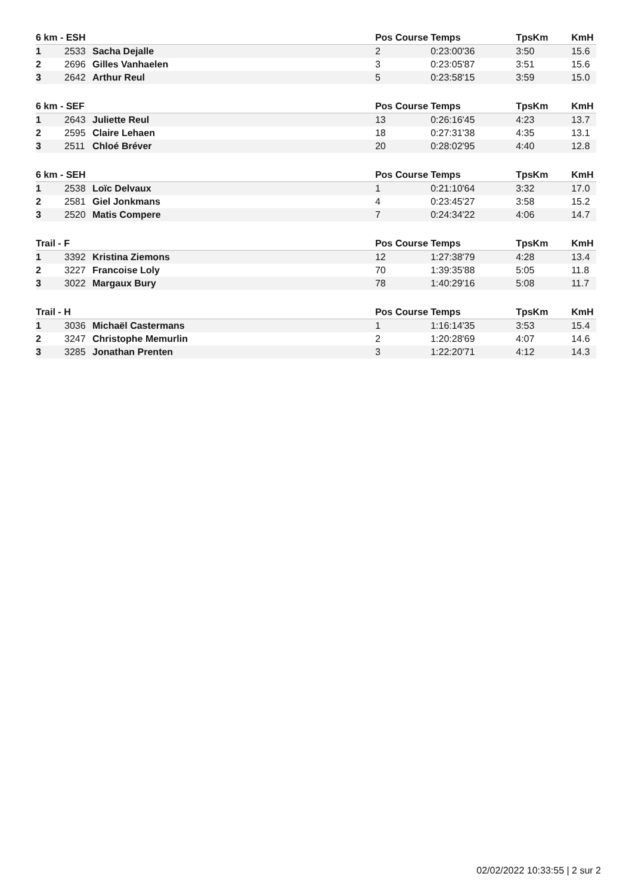| 6 km - ESH | | | Pos Course | Temps | TpsKm | KmH |
| --- | --- | --- | --- | --- | --- | --- |
| 1 | 2533 | Sacha Dejalle | 2 | 0:23:00'36 | 3:50 | 15.6 |
| 2 | 2696 | Gilles Vanhaelen | 3 | 0:23:05'87 | 3:51 | 15.6 |
| 3 | 2642 | Arthur Reul | 5 | 0:23:58'15 | 3:59 | 15.0 |
| 6 km - SEF | | | Pos Course | Temps | TpsKm | KmH |
| --- | --- | --- | --- | --- | --- | --- |
| 1 | 2643 | Juliette Reul | 13 | 0:26:16'45 | 4:23 | 13.7 |
| 2 | 2595 | Claire Lehaen | 18 | 0:27:31'38 | 4:35 | 13.1 |
| 3 | 2511 | Chloé Bréver | 20 | 0:28:02'95 | 4:40 | 12.8 |
| 6 km - SEH | | | Pos Course | Temps | TpsKm | KmH |
| --- | --- | --- | --- | --- | --- | --- |
| 1 | 2538 | Loïc Delvaux | 1 | 0:21:10'64 | 3:32 | 17.0 |
| 2 | 2581 | Giel Jonkmans | 4 | 0:23:45'27 | 3:58 | 15.2 |
| 3 | 2520 | Matis Compere | 7 | 0:24:34'22 | 4:06 | 14.7 |
| Trail - F | | | Pos Course | Temps | TpsKm | KmH |
| --- | --- | --- | --- | --- | --- | --- |
| 1 | 3392 | Kristina Ziemons | 12 | 1:27:38'79 | 4:28 | 13.4 |
| 2 | 3227 | Francoise Loly | 70 | 1:39:35'88 | 5:05 | 11.8 |
| 3 | 3022 | Margaux Bury | 78 | 1:40:29'16 | 5:08 | 11.7 |
| Trail - H | | | Pos Course | Temps | TpsKm | KmH |
| --- | --- | --- | --- | --- | --- | --- |
| 1 | 3036 | Michaël Castermans | 1 | 1:16:14'35 | 3:53 | 15.4 |
| 2 | 3247 | Christophe Memurlin | 2 | 1:20:28'69 | 4:07 | 14.6 |
| 3 | 3285 | Jonathan Prenten | 3 | 1:22:20'71 | 4:12 | 14.3 |
02/02/2022 10:33:55 | 2 sur 2